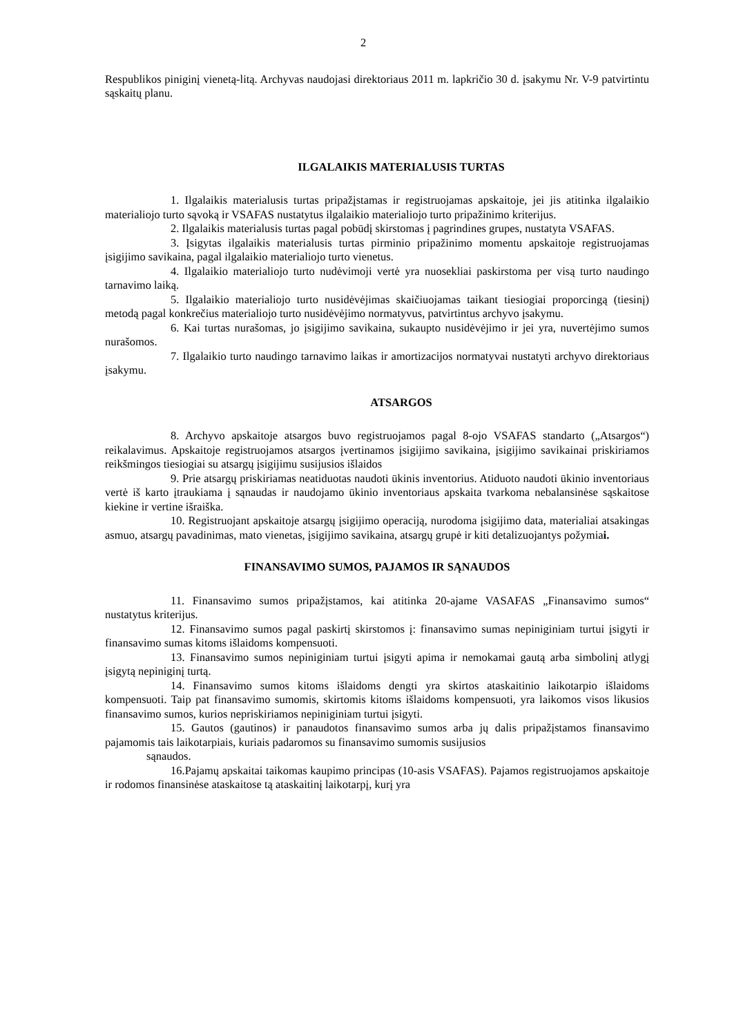2
Respublikos piniginį vienetą-litą. Archyvas naudojasi direktoriaus 2011 m. lapkričio 30 d. įsakymu Nr. V-9 patvirtintu sąskaitų planu.
ILGALAIKIS MATERIALUSIS TURTAS
1. Ilgalaikis materialusis turtas pripažįstamas ir registruojamas apskaitoje, jei jis atitinka ilgalaikio materialiojo turto sąvoką ir VSAFAS nustatytus ilgalaikio materialiojo turto pripažinimo kriterijus.
2. Ilgalaikis materialusis turtas pagal pobūdį skirstomas į pagrindines grupes, nustatyta VSAFAS.
3. Įsigytas ilgalaikis materialusis turtas pirminio pripažinimo momentu apskaitoje registruojamas įsigijimo savikaina, pagal ilgalaikio materialiojo turto vienetus.
4. Ilgalaikio materialiojo turto nudėvimoji vertė yra nuosekliai paskirstoma per visą turto naudingo tarnavimo laiką.
5. Ilgalaikio materialiojo turto nusidėvėjimas skaičiuojamas taikant tiesiogiai proporcingą (tiesinį) metodą pagal konkrečius materialiojo turto nusidėvėjimo normatyvus, patvirtintus archyvo įsakymu.
6. Kai turtas nurašomas, jo įsigijimo savikaina, sukaupto nusidėvėjimo ir jei yra, nuvertėjimo sumos nurašomos.
7. Ilgalaikio turto naudingo tarnavimo laikas ir amortizacijos normatyvai nustatyti archyvo direktoriaus įsakymu.
ATSARGOS
8. Archyvo apskaitoje atsargos buvo registruojamos pagal 8-ojo VSAFAS standarto („Atsargos“) reikalavimus. Apskaitoje registruojamos atsargos įvertinamos įsigijimo savikaina, įsigijimo savikainai priskiriamos reikšmingos tiesiogiai su atsargų įsigijimu susijusios išlaidos
9. Prie atsargų priskiriamas neatiduotas naudoti ūkinis inventorius. Atiduoto naudoti ūkinio inventoriaus vertė iš karto įtraukiama į sąnaudas ir naudojamo ūkinio inventoriaus apskaita tvarkoma nebalansinėse sąskaitose kiekine ir vertine išraiška.
10. Registruojant apskaitoje atsargų įsigijimo operaciją, nurodoma įsigijimo data, materialiai atsakingas asmuo, atsargų pavadinimas, mato vienetas, įsigijimo savikaina, atsargų grupė ir kiti detalizuojantys požymiai.
FINANSAVIMO SUMOS, PAJAMOS IR SĄNAUDOS
11. Finansavimo sumos pripažįstamos, kai atitinka 20-ajame VASAFAS „Finansavimo sumos“ nustatytus kriterijus.
12. Finansavimo sumos pagal paskirtį skirstomos į: finansavimo sumas nepiniginiam turtui įsigyti ir finansavimo sumas kitoms išlaidoms kompensuoti.
13. Finansavimo sumos nepiniginiam turtui įsigyti apima ir nemokamai gautą arba simbolinį atlygį įsigytą nepiniginį turtą.
14. Finansavimo sumos kitoms išlaidoms dengti yra skirtos ataskaitinio laikotarpio išlaidoms kompensuoti. Taip pat finansavimo sumomis, skirtomis kitoms išlaidoms kompensuoti, yra laikomos visos likusios finansavimo sumos, kurios nepriskiriamos nepiniginiam turtui įsigyti.
15. Gautos (gautinos) ir panaudotos finansavimo sumos arba jų dalis pripažįstamos finansavimo pajamomis tais laikotarpiais, kuriais padaromos su finansavimo sumomis susijusios
sąnaudos.
16.Pajamų apskaitai taikomas kaupimo principas (10-asis VSAFAS). Pajamos registruojamos apskaitoje ir rodomos finansinėse ataskaitose tą ataskaitinį laikotarpį, kurį yra